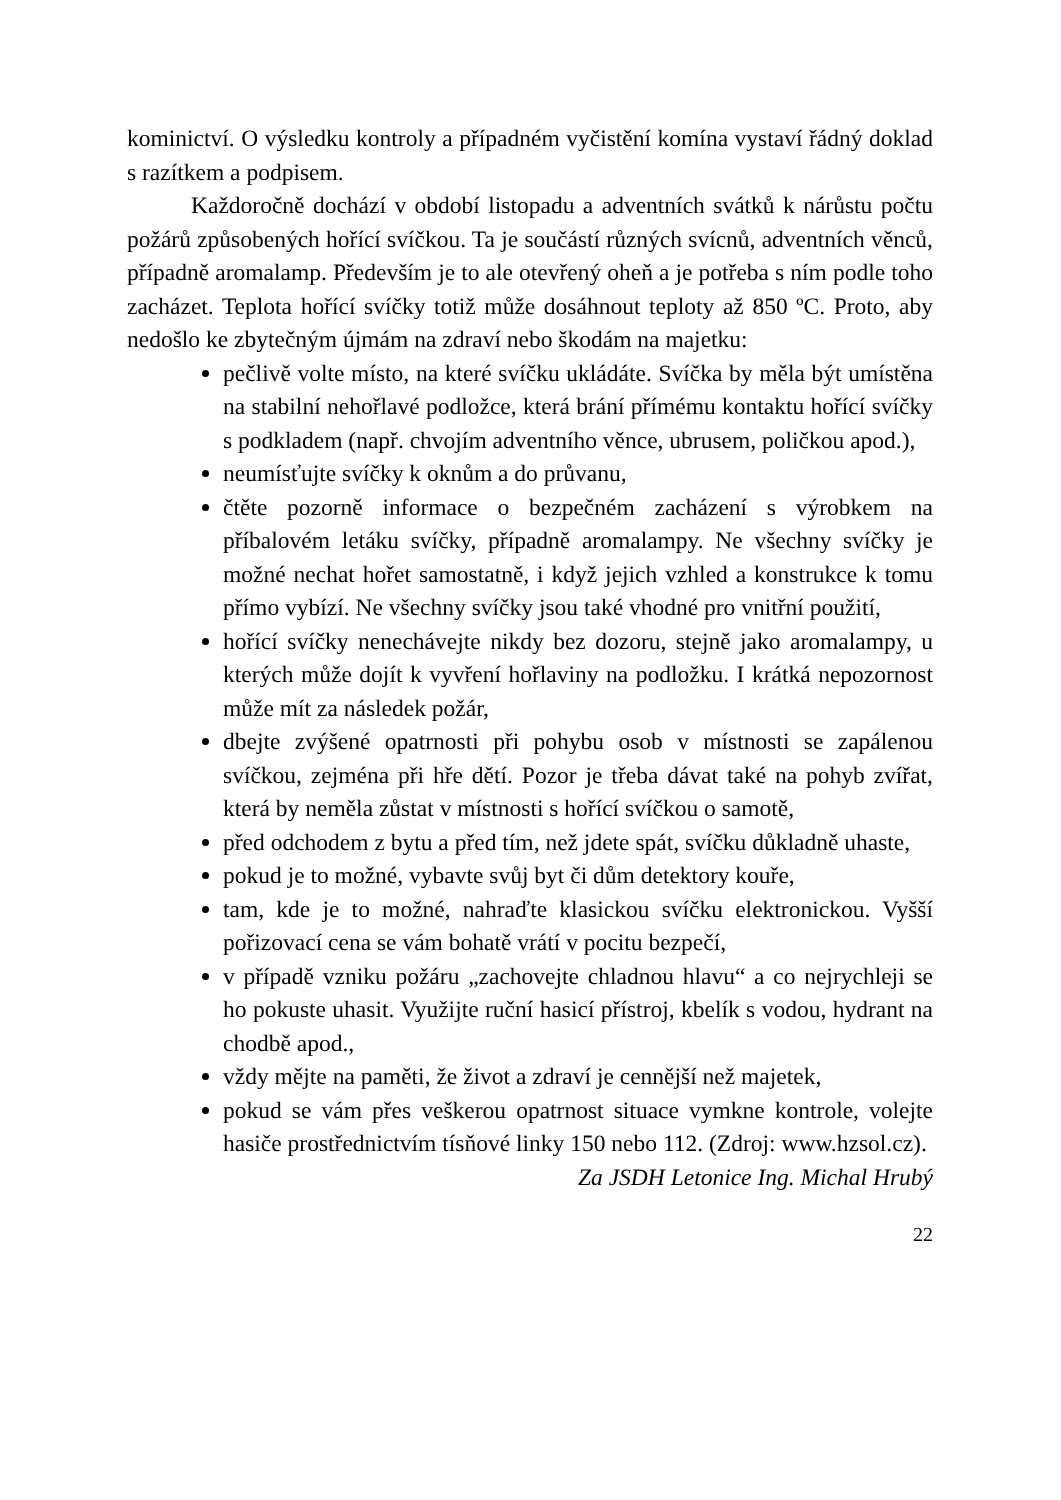kominictví. O výsledku kontroly a případném vyčistění komína vystaví řádný doklad s razítkem a podpisem.
Každoročně dochází v období listopadu a adventních svátků k nárůstu počtu požárů způsobených hořící svíčkou. Ta je součástí různých svícnů, adventních věnců, případně aromalamp. Především je to ale otevřený oheň a je potřeba s ním podle toho zacházet. Teplota hořící svíčky totiž může dosáhnout teploty až 850 ºC. Proto, aby nedošlo ke zbytečným újmám na zdraví nebo škodám na majetku:
pečlivě volte místo, na které svíčku ukládáte. Svíčka by měla být umístěna na stabilní nehořlavé podložce, která brání přímému kontaktu hořící svíčky s podkladem (např. chvojím adventního věnce, ubrusem, poličkou apod.),
neumísťujte svíčky k oknům a do průvanu,
čtěte pozorně informace o bezpečném zacházení s výrobkem na příbalovém letáku svíčky, případně aromalampy. Ne všechny svíčky je možné nechat hořet samostatně, i když jejich vzhled a konstrukce k tomu přímo vybízí. Ne všechny svíčky jsou také vhodné pro vnitřní použití,
hořící svíčky nenechávejte nikdy bez dozoru, stejně jako aromalampy, u kterých může dojít k vyvření hořlaviny na podložku. I krátká nepozornost může mít za následek požár,
dbejte zvýšené opatrnosti při pohybu osob v místnosti se zapálenou svíčkou, zejména při hře dětí. Pozor je třeba dávat také na pohyb zvířat, která by neměla zůstat v místnosti s hořící svíčkou o samotě,
před odchodem z bytu a před tím, než jdete spát, svíčku důkladně uhaste,
pokud je to možné, vybavte svůj byt či dům detektory kouře,
tam, kde je to možné, nahraďte klasickou svíčku elektronickou. Vyšší pořizovací cena se vám bohatě vrátí v pocitu bezpečí,
v případě vzniku požáru „zachovejte chladnou hlavu“ a co nejrychleji se ho pokuste uhasit. Využijte ruční hasicí přístroj, kbelík s vodou, hydrant na chodbě apod.,
vždy mějte na paměti, že život a zdraví je cennější než majetek,
pokud se vám přes veškerou opatrnost situace vymkne kontrole, volejte hasiče prostřednictvím tísňové linky 150 nebo 112. (Zdroj: www.hzsol.cz).
Za JSDH Letonice Ing. Michal Hrubý
22